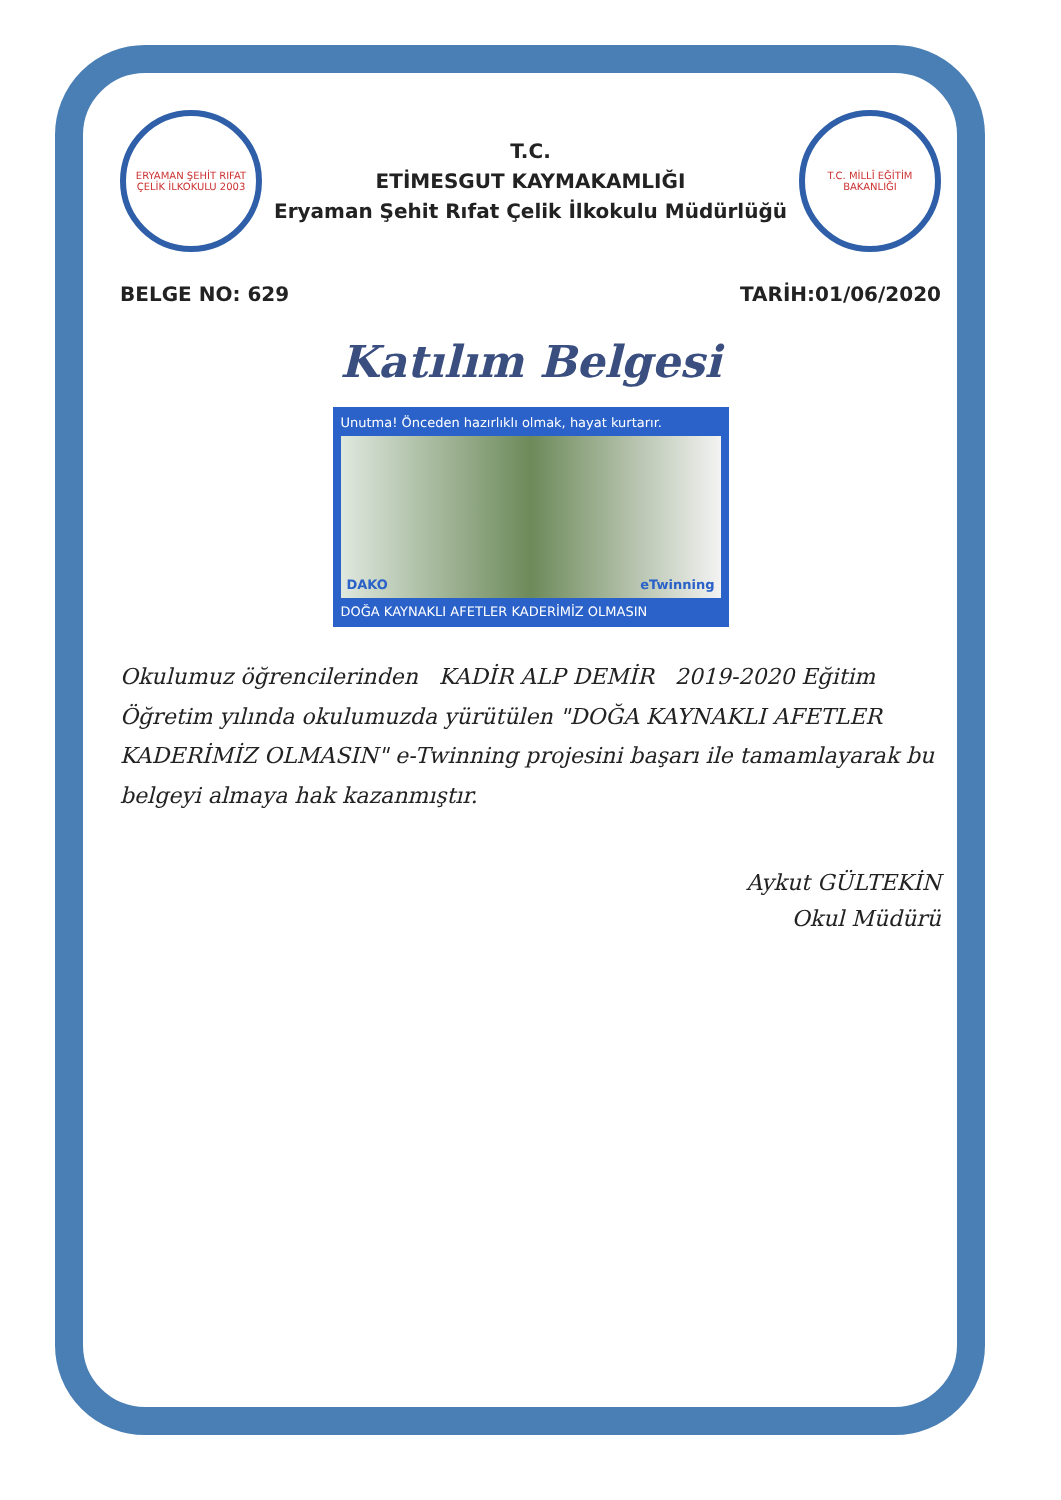ERYAMAN ŞEHİT RIFAT ÇELİK İLKOKULU 2003
T.C.
ETİMESGUT KAYMAKAMLIĞI
Eryaman Şehit Rıfat Çelik İlkokulu Müdürlüğü
T.C. MİLLÎ EĞİTİM BAKANLIĞI
BELGE NO: 629 TARİH:01/06/2020
Katılım Belgesi
Unutma! Önceden hazırlıklı olmak, hayat kurtarır.
DAKO eTwinning
DOĞA KAYNAKLI AFETLER KADERİMİZ OLMASIN
Okulumuz öğrencilerinden KADİR ALP DEMİR 2019-2020 Eğitim Öğretim yılında okulumuzda yürütülen "DOĞA KAYNAKLI AFETLER KADERİMİZ OLMASIN" e-Twinning projesini başarı ile tamamlayarak bu belgeyi almaya hak kazanmıştır.
Aykut GÜLTEKİN
Okul Müdürü